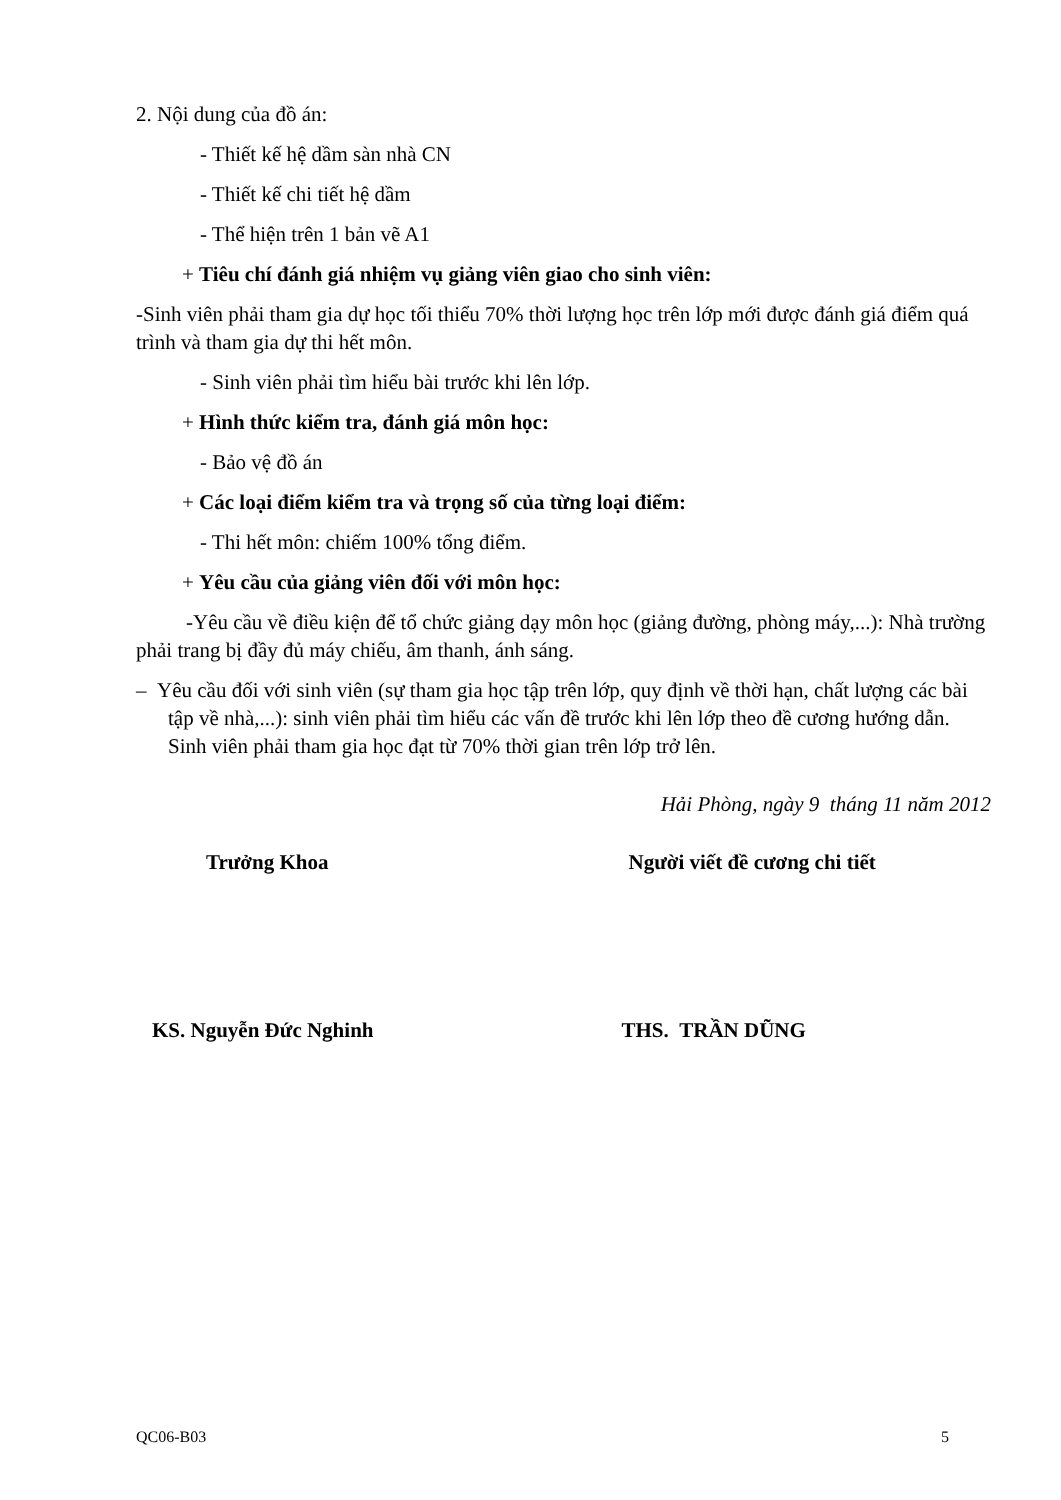2. Nội dung của đồ án:
- Thiết kế hệ dầm sàn nhà CN
- Thiết kế chi tiết hệ dầm
- Thể hiện trên 1 bản vẽ A1
+ Tiêu chí đánh giá nhiệm vụ giảng viên giao cho sinh viên:
-Sinh viên phải tham gia dự học tối thiểu 70% thời lượng học trên lớp mới được đánh giá điểm quá trình và tham gia dự thi hết môn.
- Sinh viên phải tìm hiểu bài trước khi lên lớp.
+ Hình thức kiểm tra, đánh giá môn học:
- Bảo vệ đồ án
+ Các loại điểm kiểm tra và trọng số của từng loại điểm:
- Thi hết môn: chiếm 100% tổng điểm.
+ Yêu cầu của giảng viên đối với môn học:
-Yêu cầu về điều kiện để tổ chức giảng dạy môn học (giảng đường, phòng máy,...): Nhà trường phải trang bị đầy đủ máy chiếu, âm thanh, ánh sáng.
– Yêu cầu đối với sinh viên (sự tham gia học tập trên lớp, quy định về thời hạn, chất lượng các bài tập về nhà,...): sinh viên phải tìm hiểu các vấn đề trước khi lên lớp theo đề cương hướng dẫn. Sinh viên phải tham gia học đạt từ 70% thời gian trên lớp trở lên.
Hải Phòng, ngày 9 tháng 11 năm 2012
Trưởng Khoa Người viết đề cương chi tiết
KS. Nguyễn Đức Nghinh THS. TRẦN DŨNG
QC06-B03 5